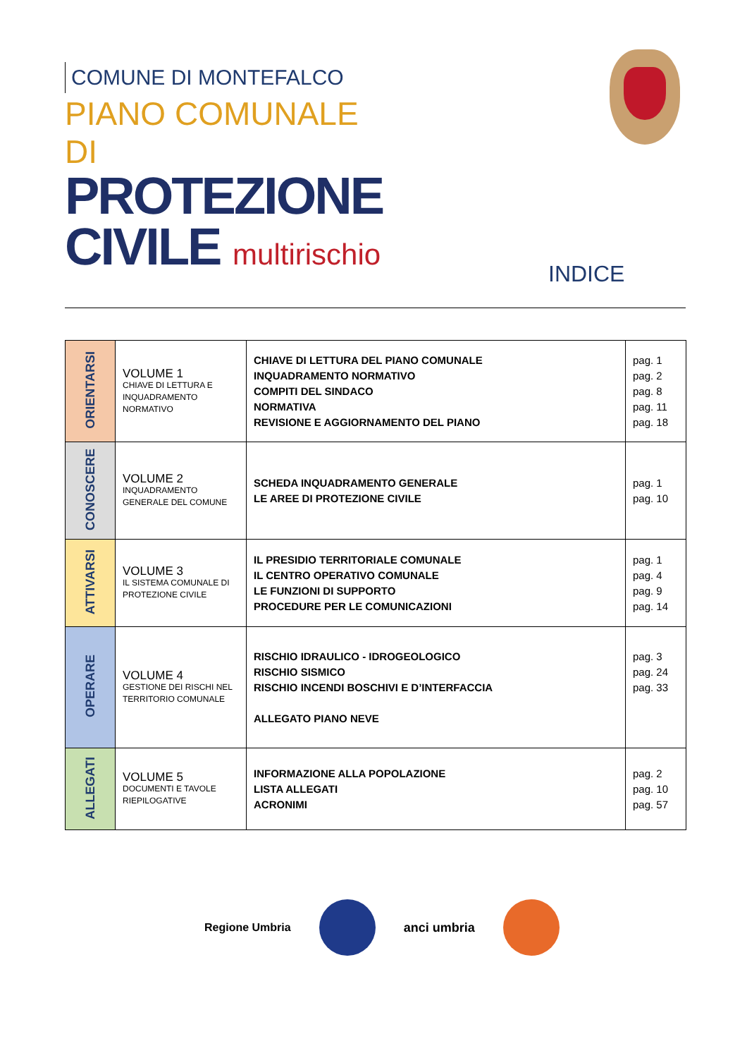COMUNE DI MONTEFALCO
PIANO COMUNALE DI
PROTEZIONE
CIVILE multirischio
INDICE
| ORIENTARSI | VOLUME 1 CHIAVE DI LETTURA E INQUADRAMENTO NORMATIVO | CHIAVE DI LETTURA DEL PIANO COMUNALE INQUADRAMENTO NORMATIVO COMPITI DEL SINDACO NORMATIVA REVISIONE E AGGIORNAMENTO DEL PIANO | pag. 1 pag. 2 pag. 8 pag. 11 pag. 18 |
| CONOSCERE | VOLUME 2 INQUADRAMENTO GENERALE DEL COMUNE | SCHEDA INQUADRAMENTO GENERALE LE AREE DI PROTEZIONE CIVILE | pag. 1 pag. 10 |
| ATTIVARSI | VOLUME 3 IL SISTEMA COMUNALE DI PROTEZIONE CIVILE | IL PRESIDIO TERRITORIALE COMUNALE IL CENTRO OPERATIVO COMUNALE LE FUNZIONI DI SUPPORTO PROCEDURE PER LE COMUNICAZIONI | pag. 1 pag. 4 pag. 9 pag. 14 |
| OPERARE | VOLUME 4 GESTIONE DEI RISCHI NEL TERRITORIO COMUNALE | RISCHIO IDRAULICO - IDROGEOLOGICO RISCHIO SISMICO RISCHIO INCENDI BOSCHIVI E D’INTERFACCIA ALLEGATO PIANO NEVE | pag. 3 pag. 24 pag. 33 |
| ALLEGATI | VOLUME 5 DOCUMENTI E TAVOLE RIEPILOGATIVE | INFORMAZIONE ALLA POPOLAZIONE LISTA ALLEGATI ACRONIMI | pag. 2 pag. 10 pag. 57 |
Regione Umbria anci umbria